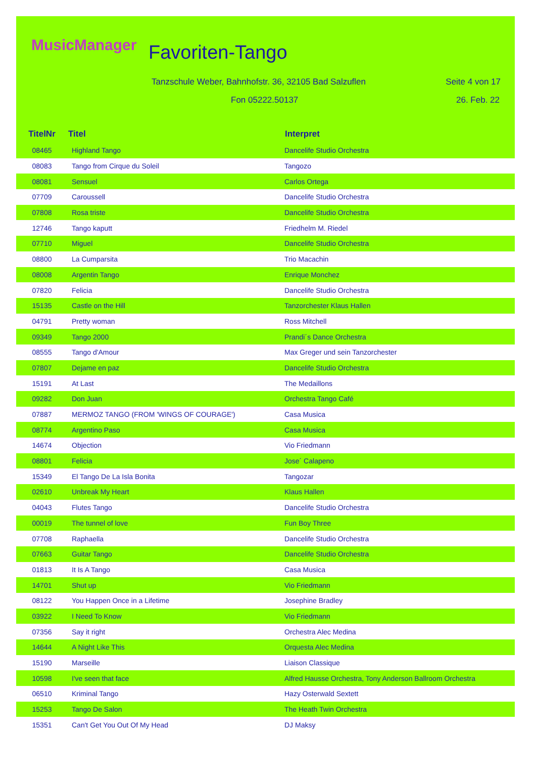MusicManager Favoriten-Tango
Tanzschule Weber, Bahnhofstr. 36, 32105 Bad Salzuflen
Seite 4 von 17
Fon 05222.50137 26. Feb. 22
| TitelNr | Titel | Interpret |
| --- | --- | --- |
| 08465 | Highland Tango | Dancelife Studio Orchestra |
| 08083 | Tango from Cirque du Soleil | Tangozo |
| 08081 | Sensuel | Carlos Ortega |
| 07709 | Caroussell | Dancelife Studio Orchestra |
| 07808 | Rosa triste | Dancelife Studio Orchestra |
| 12746 | Tango kaputt | Friedhelm M. Riedel |
| 07710 | Miguel | Dancelife Studio Orchestra |
| 08800 | La Cumparsita | Trio Macachin |
| 08008 | Argentin Tango | Enrique Monchez |
| 07820 | Felicia | Dancelife Studio Orchestra |
| 15135 | Castle on the Hill | Tanzorchester Klaus Hallen |
| 04791 | Pretty woman | Ross Mitchell |
| 09349 | Tango 2000 | Prandi´s Dance Orchestra |
| 08555 | Tango d'Amour | Max Greger und sein Tanzorchester |
| 07807 | Dejame en paz | Dancelife Studio Orchestra |
| 15191 | At Last | The Medaillons |
| 09282 | Don Juan | Orchestra Tango Café |
| 07887 | MERMOZ TANGO (FROM 'WINGS OF COURAGE') | Casa Musica |
| 08774 | Argentino Paso | Casa Musica |
| 14674 | Objection | Vio Friedmann |
| 08801 | Felicia | Jose´ Calapeno |
| 15349 | El Tango De La Isla Bonita | Tangozar |
| 02610 | Unbreak My Heart | Klaus Hallen |
| 04043 | Flutes Tango | Dancelife Studio Orchestra |
| 00019 | The tunnel of love | Fun Boy Three |
| 07708 | Raphaella | Dancelife Studio Orchestra |
| 07663 | Guitar Tango | Dancelife Studio Orchestra |
| 01813 | It Is A Tango | Casa Musica |
| 14701 | Shut up | Vio Friedmann |
| 08122 | You Happen Once in a Lifetime | Josephine Bradley |
| 03922 | I Need To Know | Vio Friedmann |
| 07356 | Say it right | Orchestra Alec Medina |
| 14644 | A Night Like This | Orquesta Alec Medina |
| 15190 | Marseille | Liaison Classique |
| 10598 | I've seen that face | Alfred Hausse Orchestra, Tony Anderson Ballroom Orchestra |
| 06510 | Kriminal Tango | Hazy Osterwald Sextett |
| 15253 | Tango De Salon | The Heath Twin Orchestra |
| 15351 | Can't Get You Out Of My Head | DJ Maksy |